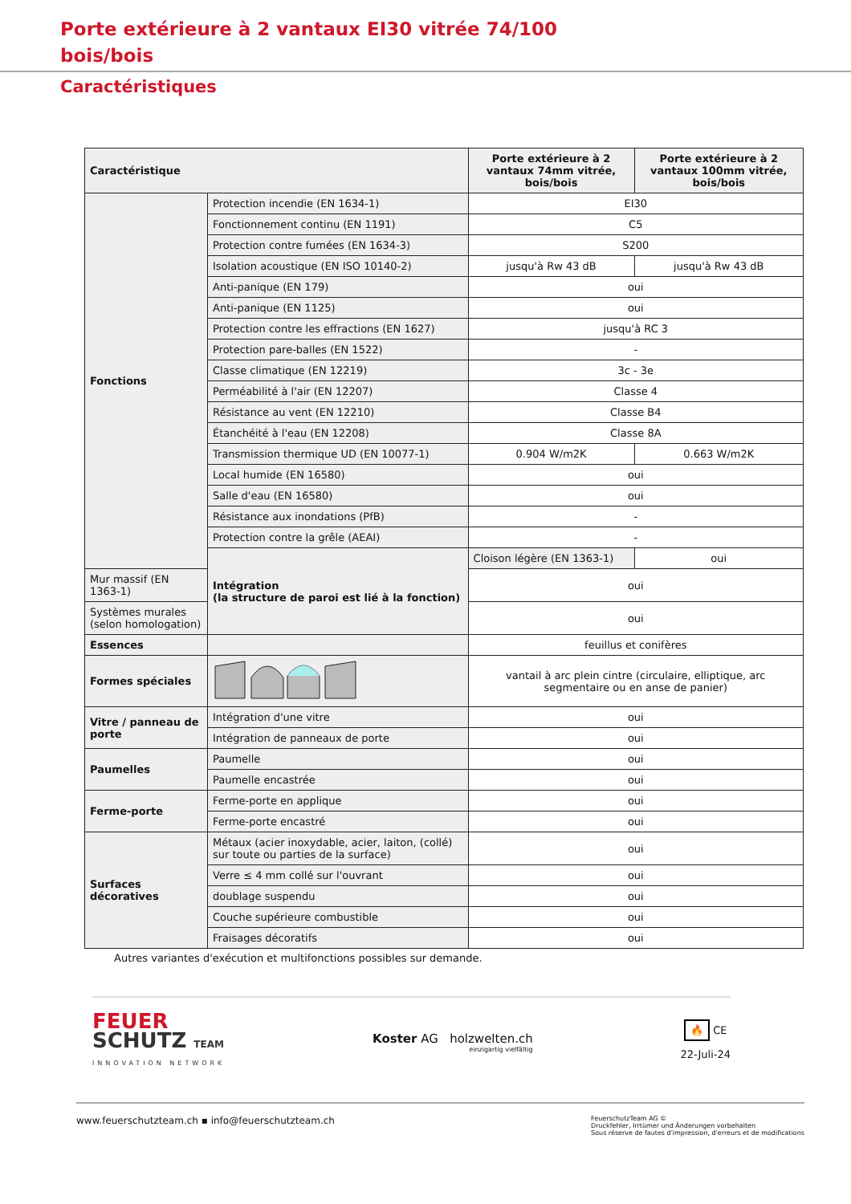Porte extérieure à 2 vantaux EI30 vitrée 74/100
bois/bois
Caractéristiques
| Caractéristique | | Porte extérieure à 2 vantaux 74mm vitrée, bois/bois | Porte extérieure à 2 vantaux 100mm vitrée, bois/bois |
| --- | --- | --- | --- |
| Fonctions | Protection incendie (EN 1634-1) | EI30 | |
| | Fonctionnement continu (EN 1191) | C5 | |
| | Protection contre fumées (EN 1634-3) | S200 | |
| | Isolation acoustique (EN ISO 10140-2) | jusqu'à Rw 43 dB | jusqu'à Rw 43 dB |
| | Anti-panique (EN 179) | oui | |
| | Anti-panique (EN 1125) | oui | |
| | Protection contre les effractions (EN 1627) | jusqu'à RC 3 | |
| | Protection pare-balles (EN 1522) | - | |
| | Classe climatique (EN 12219) | 3c - 3e | |
| | Perméabilité à l'air (EN 12207) | Classe 4 | |
| | Résistance au vent (EN 12210) | Classe B4 | |
| | Étanchéité à l'eau (EN 12208) | Classe 8A | |
| | Transmission thermique UD (EN 10077-1) | 0.904 W/m2K | 0.663 W/m2K |
| | Local humide (EN 16580) | oui | |
| | Salle d'eau (EN 16580) | oui | |
| | Résistance aux inondations (PfB) | - | |
| | Protection contre la grêle (AEAI) | - | |
| | Intégration (la structure de paroi est lié à la fonction) | Cloison légère (EN 1363-1) | oui |
| Mur massif (EN 1363-1) | | oui | |
| Systèmes murales (selon homologation) | | oui | |
| Essences | | feuillus et conifères | |
| Formes spéciales | | vantail à arc plein cintre (circulaire, elliptique, arc segmentaire ou en anse de panier) | |
| Vitre / panneau de porte | Intégration d'une vitre | oui | |
| | Intégration de panneaux de porte | oui | |
| Paumelles | Paumelle | oui | |
| | Paumelle encastrée | oui | |
| Ferme-porte | Ferme-porte en applique | oui | |
| | Ferme-porte encastré | oui | |
| Surfaces décoratives | Métaux (acier inoxydable, acier, laiton, (collé) sur toute ou parties de la surface) | oui | |
| | Verre ≤ 4 mm collé sur l'ouvrant | oui | |
| | doublage suspendu | oui | |
| | Couche supérieure combustible | oui | |
| | Fraisages décoratifs | oui | |
Autres variantes d'exécution et multifonctions possibles sur demande.
FEUER
SCHUTZ TEAM
INNOVATION NETWORK
Koster AG holzwelten.ch
einzigartig vielfältig
🔥 CE
22-Juli-24
www.feuerschutzteam.ch ▪ info@feuerschutzteam.ch
FeuerschutzTeam AG ©
Druckfehler, Irrtümer und Änderungen vorbehalten
Sous réserve de fautes d'impression, d'erreurs et de modifications